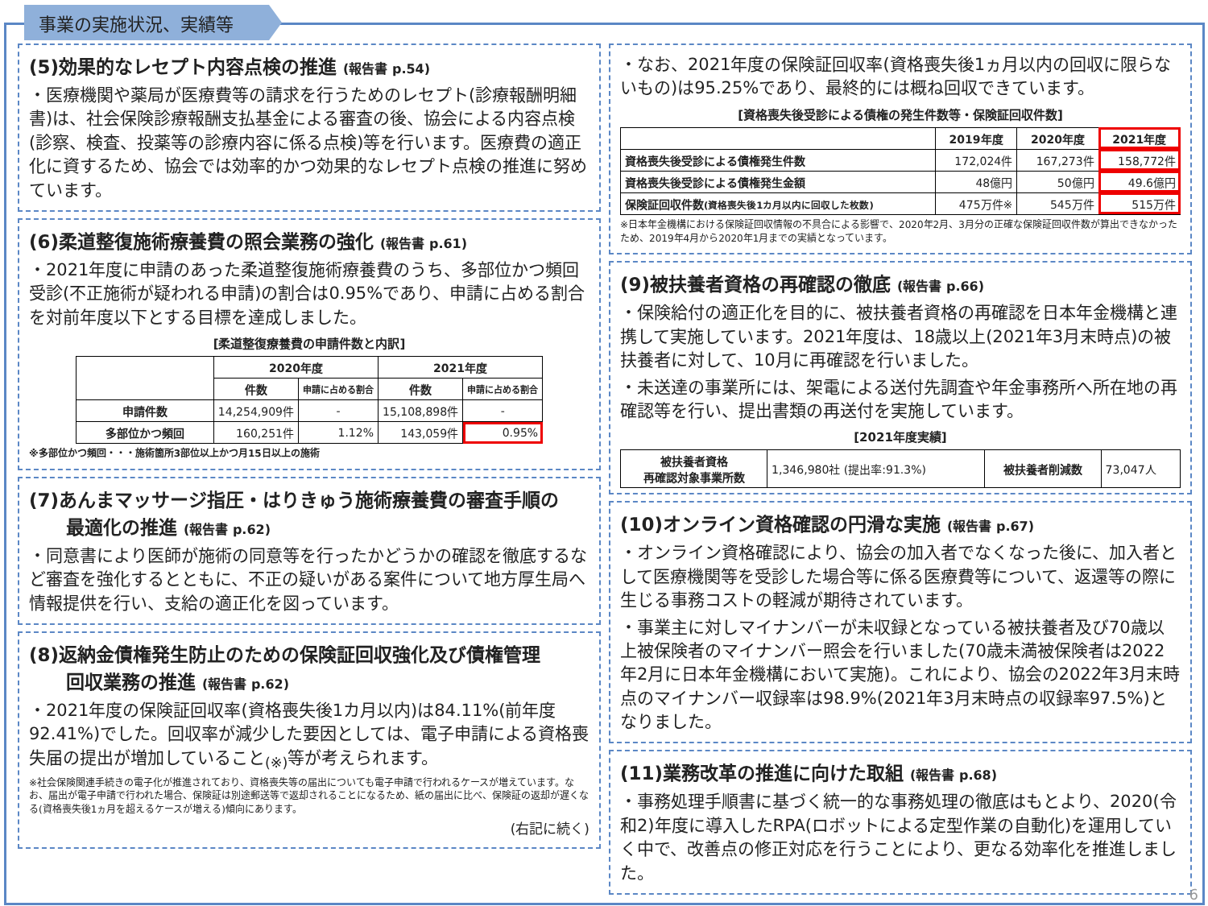事業の実施状況、実績等
(5)効果的なレセプト内容点検の推進 (報告書 p.54)
・医療機関や薬局が医療費等の請求を行うためのレセプト(診療報酬明細書)は、社会保険診療報酬支払基金による審査の後、協会による内容点検(診察、検査、投薬等の診療内容に係る点検)等を行います。医療費の適正化に資するため、協会では効率的かつ効果的なレセプト点検の推進に努めています。
(6)柔道整復施術療養費の照会業務の強化 (報告書 p.61)
・2021年度に申請のあった柔道整復施術療養費のうち、多部位かつ頻回受診(不正施術が疑われる申請)の割合は0.95%であり、申請に占める割合を対前年度以下とする目標を達成しました。
[柔道整復療養費の申請件数と内訳]
| | 2020年度 | | 2021年度 | |
| --- | --- | --- | --- | --- |
| | 件数 | 申請に占める割合 | 件数 | 申請に占める割合 |
| 申請件数 | 14,254,909件 | - | 15,108,898件 | - |
| 多部位かつ頻回 | 160,251件 | 1.12% | 143,059件 | 0.95% |
※多部位かつ頻回・・・施術箇所3部位以上かつ月15日以上の施術
(7)あんまマッサージ指圧・はりきゅう施術療養費の審査手順の
　　最適化の推進 (報告書 p.62)
・同意書により医師が施術の同意等を行ったかどうかの確認を徹底するなど審査を強化するとともに、不正の疑いがある案件について地方厚生局へ情報提供を行い、支給の適正化を図っています。
(8)返納金債権発生防止のための保険証回収強化及び債権管理
　　回収業務の推進 (報告書 p.62)
・2021年度の保険証回収率(資格喪失後1カ月以内)は84.11%(前年度92.41%)でした。回収率が減少した要因としては、電子申請による資格喪失届の提出が増加していること<sub>(※)</sub>等が考えられます。
※社会保険関連手続きの電子化が推進されており、資格喪失等の届出についても電子申請で行われるケースが増えています。なお、届出が電子申請で行われた場合、保険証は別途郵送等で返却されることになるため、紙の届出に比べ、保険証の返却が遅くなる(資格喪失後1ヵ月を超えるケースが増える)傾向にあります。
(右記に続く)
・なお、2021年度の保険証回収率(資格喪失後1ヵ月以内の回収に限らないもの)は95.25%であり、最終的には概ね回収できています。
[資格喪失後受診による債権の発生件数等・保険証回収件数]
| | 2019年度 | 2020年度 | 2021年度 |
| --- | --- | --- | --- |
| 資格喪失後受診による債権発生件数 | 172,024件 | 167,273件 | 158,772件 |
| 資格喪失後受診による債権発生金額 | 48億円 | 50億円 | 49.6億円 |
| 保険証回収件数 (資格喪失後1カ月以内に回収した枚数) | 475万件※ | 545万件 | 515万件 |
※日本年金機構における保険証回収情報の不具合による影響で、2020年2月、3月分の正確な保険証回収件数が算出できなかったため、2019年4月から2020年1月までの実績となっています。
(9)被扶養者資格の再確認の徹底 (報告書 p.66)
・保険給付の適正化を目的に、被扶養者資格の再確認を日本年金機構と連携して実施しています。2021年度は、18歳以上(2021年3月末時点)の被扶養者に対して、10月に再確認を行いました。
・未送達の事業所には、架電による送付先調査や年金事務所へ所在地の再確認等を行い、提出書類の再送付を実施しています。
[2021年度実績]
| 被扶養者資格 再確認対象事業所数 | 1,346,980社 (提出率:91.3%) | 被扶養者削減数 | 73,047人 |
(10)オンライン資格確認の円滑な実施 (報告書 p.67)
・オンライン資格確認により、協会の加入者でなくなった後に、加入者として医療機関等を受診した場合等に係る医療費等について、返還等の際に生じる事務コストの軽減が期待されています。
・事業主に対しマイナンバーが未収録となっている被扶養者及び70歳以上被保険者のマイナンバー照会を行いました(70歳未満被保険者は2022年2月に日本年金機構において実施)。これにより、協会の2022年3月末時点のマイナンバー収録率は98.9%(2021年3月末時点の収録率97.5%)となりました。
(11)業務改革の推進に向けた取組 (報告書 p.68)
・事務処理手順書に基づく統一的な事務処理の徹底はもとより、2020(令和2)年度に導入したRPA(ロボットによる定型作業の自動化)を運用していく中で、改善点の修正対応を行うことにより、更なる効率化を推進しました。
6